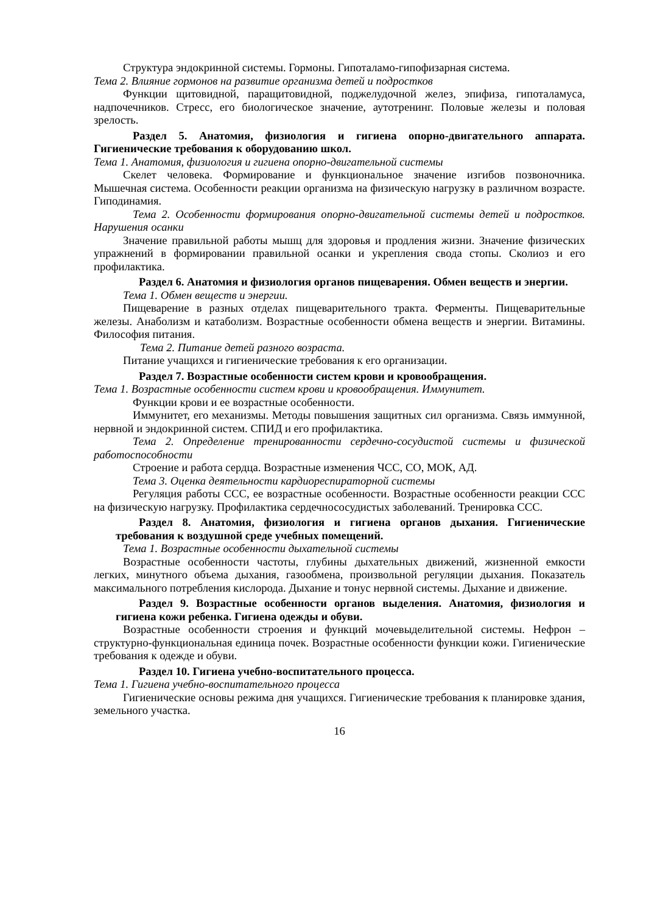Структура эндокринной системы. Гормоны. Гипоталамо-гипофизарная система.
Тема 2. Влияние гормонов на развитие организма детей и подростков
Функции щитовидной, паращитовидной, поджелудочной желез, эпифиза, гипоталамуса, надпочечников. Стресс, его биологическое значение, аутотренинг. Половые железы и половая зрелость.
Раздел 5. Анатомия, физиология и гигиена опорно-двигательного аппарата. Гигиенические требования к оборудованию школ.
Тема 1. Анатомия, физиология и гигиена опорно-двигательной системы
Скелет человека. Формирование и функциональное значение изгибов позвоночника. Мышечная система. Особенности реакции организма на физическую нагрузку в различном возрасте. Гиподинамия.
Тема 2. Особенности формирования опорно-двигательной системы детей и подростков. Нарушения осанки
Значение правильной работы мышц для здоровья и продления жизни. Значение физических упражнений в формировании правильной осанки и укрепления свода стопы. Сколиоз и его профилактика.
Раздел 6. Анатомия и физиология органов пищеварения. Обмен веществ и энергии.
Тема 1. Обмен веществ и энергии.
Пищеварение в разных отделах пищеварительного тракта. Ферменты. Пищеварительные железы. Анаболизм и катаболизм. Возрастные особенности обмена веществ и энергии. Витамины. Философия питания.
Тема 2. Питание детей разного возраста.
Питание учащихся и гигиенические требования к его организации.
Раздел 7. Возрастные особенности систем крови и кровообращения.
Тема 1. Возрастные особенности систем крови и кровообращения. Иммунитет.
Функции крови и ее возрастные особенности.
Иммунитет, его механизмы. Методы повышения защитных сил организма. Связь иммунной, нервной и эндокринной систем. СПИД и его профилактика.
Тема 2. Определение тренированности сердечно-сосудистой системы и физической работоспособности
Строение и работа сердца. Возрастные изменения ЧСС, СО, МОК, АД.
Тема 3. Оценка деятельности кардиореспираторной системы
Регуляция работы ССС, ее возрастные особенности. Возрастные особенности реакции ССС на физическую нагрузку. Профилактика сердечнососудистых заболеваний. Тренировка ССС.
Раздел 8. Анатомия, физиология и гигиена органов дыхания. Гигиенические требования к воздушной среде учебных помещений.
Тема 1. Возрастные особенности дыхательной системы
Возрастные особенности частоты, глубины дыхательных движений, жизненной емкости легких, минутного объема дыхания, газообмена, произвольной регуляции дыхания. Показатель максимального потребления кислорода. Дыхание и тонус нервной системы. Дыхание и движение.
Раздел 9. Возрастные особенности органов выделения. Анатомия, физиология и гигиена кожи ребенка. Гигиена одежды и обуви.
Возрастные особенности строения и функций мочевыделительной системы. Нефрон – структурно-функциональная единица почек. Возрастные особенности функции кожи. Гигиенические требования к одежде и обуви.
Раздел 10. Гигиена учебно-воспитательного процесса.
Тема 1. Гигиена учебно-воспитательного процесса
Гигиенические основы режима дня учащихся. Гигиенические требования к планировке здания, земельного участка.
16